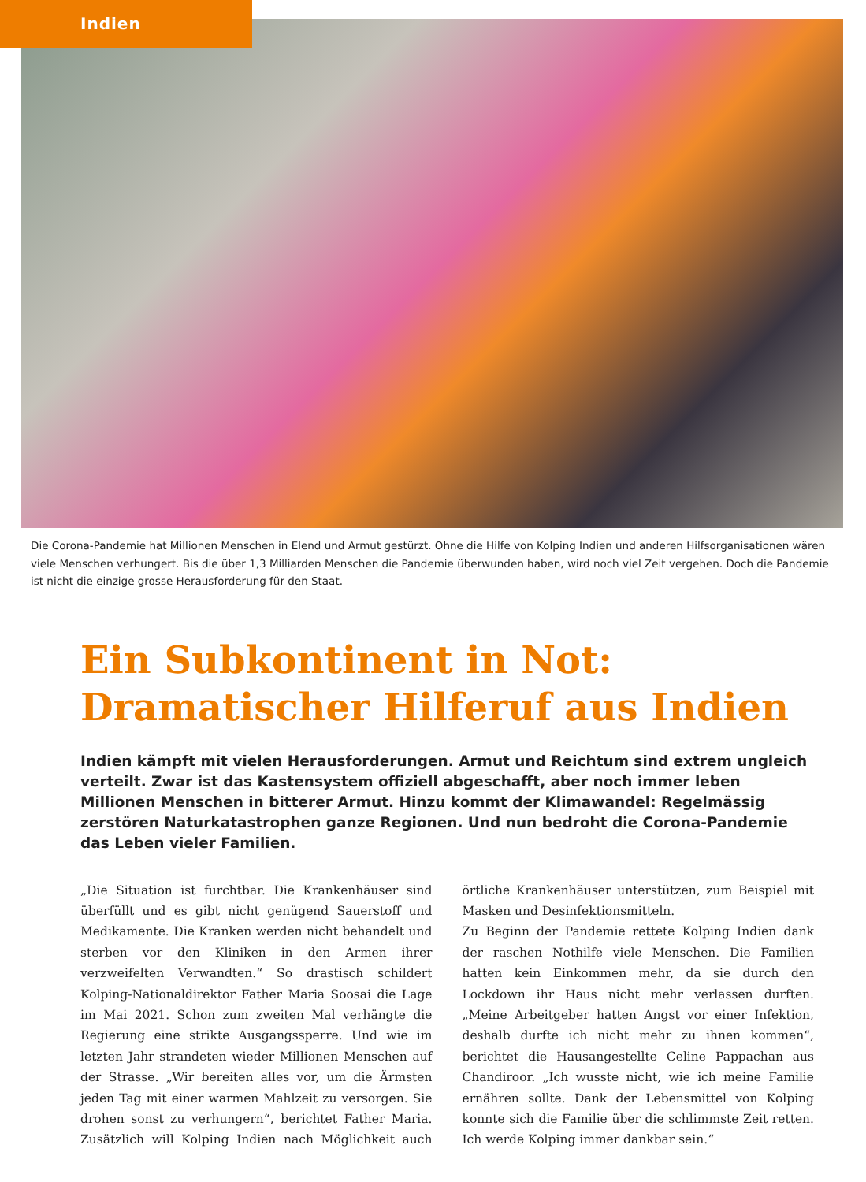Indien
Die Corona-Pandemie hat Millionen Menschen in Elend und Armut gestürzt. Ohne die Hilfe von Kolping Indien und anderen Hilfs­organisationen wären viele Menschen verhungert. Bis die über 1,3 Milliarden Menschen die Pandemie überwunden haben, wird noch viel Zeit vergehen. Doch die Pandemie ist nicht die einzige grosse Herausforderung für den Staat.
Ein Subkontinent in Not:
Dramatischer Hilferuf aus Indien
Indien kämpft mit vielen Herausforderungen. Armut und Reichtum sind extrem ungleich verteilt. Zwar ist das Kastensystem offiziell abgeschafft, aber noch immer leben Millionen Menschen in bitterer Armut. Hinzu kommt der Klimawandel: Regelmässig zerstören Naturkatastrophen ganze Regionen. Und nun bedroht die Corona-Pandemie das Leben vieler Familien.
„Die Situation ist furchtbar. Die Krankenhäuser sind überfüllt und es gibt nicht genügend Sauerstoff und Medikamente. Die Kranken werden nicht behandelt und sterben vor den Kliniken in den Armen ihrer verzweifelten Verwandten.“ So drastisch schildert Kolping-Nationaldirektor Father Maria Soosai die Lage im Mai 2021. Schon zum zweiten Mal verhängte die Regierung eine strikte Ausgangssperre. Und wie im letzten Jahr strandeten wieder Millionen Menschen auf der Strasse. „Wir bereiten alles vor, um die Ärmsten jeden Tag mit einer warmen Mahlzeit zu versorgen. Sie drohen sonst zu verhungern“, berichtet Father Maria. Zusätzlich will Kolping Indien nach Möglichkeit auch örtliche Krankenhäuser unterstützen, zum Beispiel mit Masken und Desinfektionsmitteln.
Zu Beginn der Pandemie rettete Kolping Indien dank der raschen Nothilfe viele Menschen. Die Familien hatten kein Einkommen mehr, da sie durch den Lockdown ihr Haus nicht mehr verlassen durften. „Meine Arbeitgeber hatten Angst vor einer Infektion, deshalb durfte ich nicht mehr zu ihnen kommen“, berichtet die Hausangestellte Celine Pappachan aus Chandiroor. „Ich wusste nicht, wie ich meine Familie ernähren sollte. Dank der Lebensmittel von Kolping konnte sich die Familie über die schlimmste Zeit retten. Ich werde Kolping immer dankbar sein.“